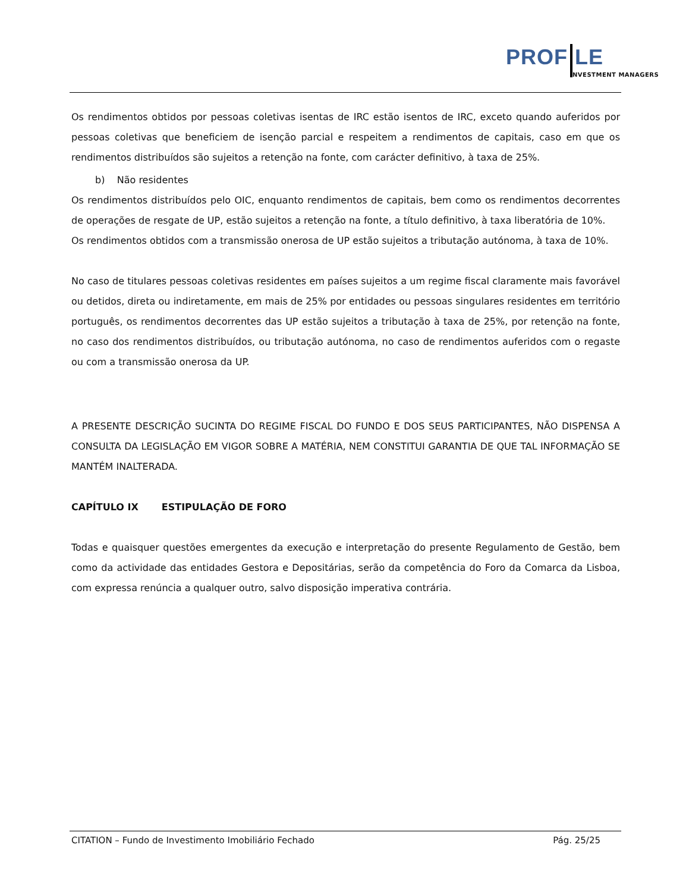PROF LE
NVESTMENT MANAGERS
Os rendimentos obtidos por pessoas coletivas isentas de IRC estão isentos de IRC, exceto quando auferidos por pessoas coletivas que beneficiem de isenção parcial e respeitem a rendimentos de capitais, caso em que os rendimentos distribuídos são sujeitos a retenção na fonte, com carácter definitivo, à taxa de 25%.
b) Não residentes
Os rendimentos distribuídos pelo OIC, enquanto rendimentos de capitais, bem como os rendimentos decorrentes de operações de resgate de UP, estão sujeitos a retenção na fonte, a título definitivo, à taxa liberatória de 10%.
Os rendimentos obtidos com a transmissão onerosa de UP estão sujeitos a tributação autónoma, à taxa de 10%.
No caso de titulares pessoas coletivas residentes em países sujeitos a um regime fiscal claramente mais favorável ou detidos, direta ou indiretamente, em mais de 25% por entidades ou pessoas singulares residentes em território português, os rendimentos decorrentes das UP estão sujeitos a tributação à taxa de 25%, por retenção na fonte, no caso dos rendimentos distribuídos, ou tributação autónoma, no caso de rendimentos auferidos com o regaste ou com a transmissão onerosa da UP.
A PRESENTE DESCRIÇÃO SUCINTA DO REGIME FISCAL DO FUNDO E DOS SEUS PARTICIPANTES, NÃO DISPENSA A CONSULTA DA LEGISLAÇÃO EM VIGOR SOBRE A MATÉRIA, NEM CONSTITUI GARANTIA DE QUE TAL INFORMAÇÃO SE MANTÉM INALTERADA.
CAPÍTULO IX ESTIPULAÇÃO DE FORO
Todas e quaisquer questões emergentes da execução e interpretação do presente Regulamento de Gestão, bem como da actividade das entidades Gestora e Depositárias, serão da competência do Foro da Comarca da Lisboa, com expressa renúncia a qualquer outro, salvo disposição imperativa contrária.
CITATION – Fundo de Investimento Imobiliário Fechado Pág. 25/25